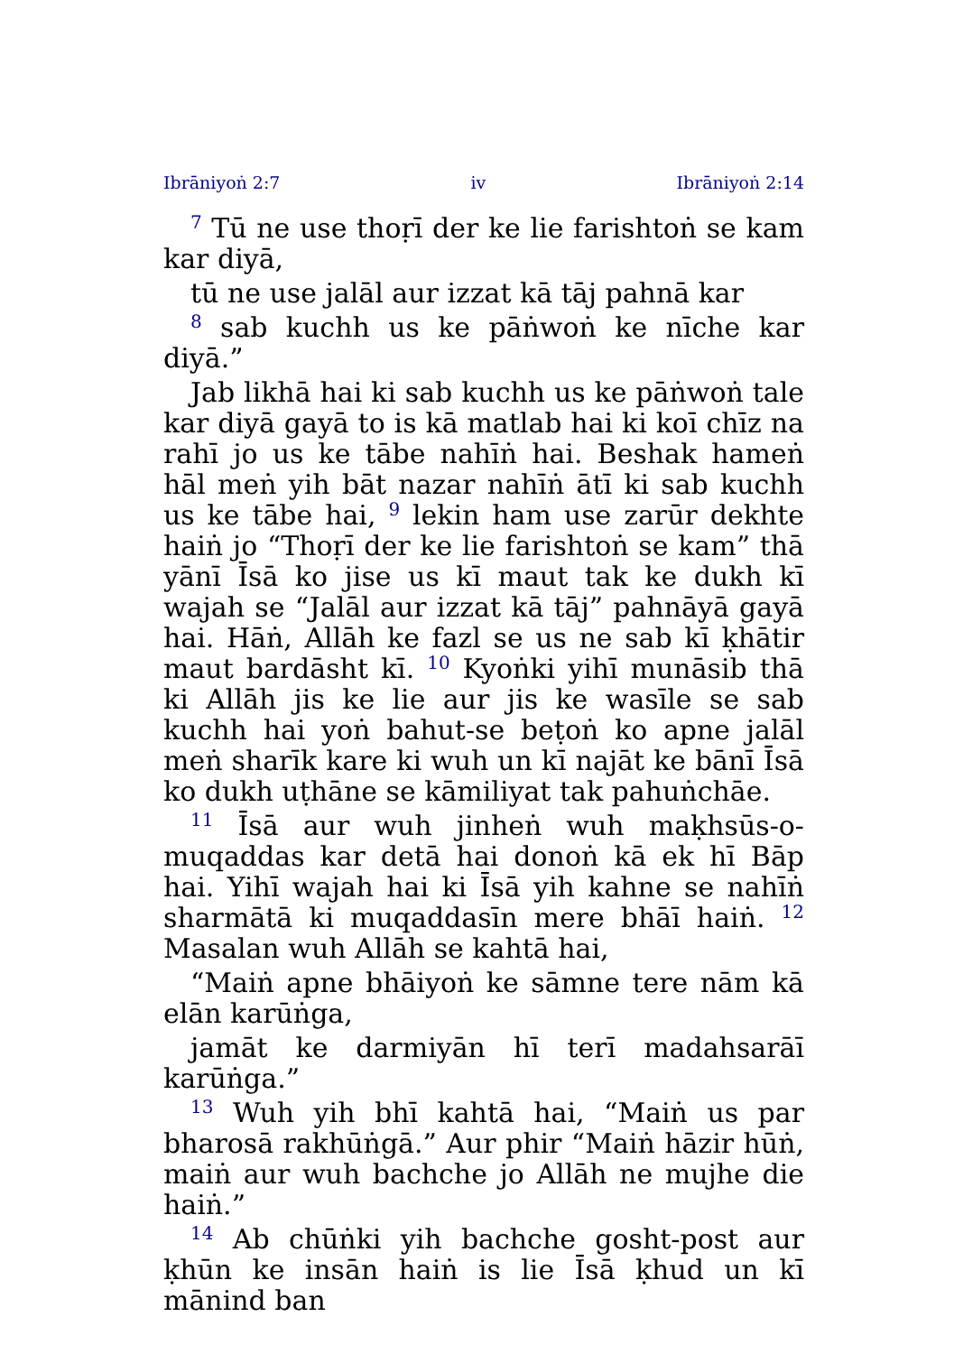Ibrāniyoṅ 2:7 iv Ibrāniyoṅ 2:14
<sup>7</sup> Tū ne use thoṛī der ke lie farishtoṅ se kam kar diyā,
tū ne use jalāl aur izzat kā tāj pahnā kar
<sup>8</sup> sab kuchh us ke pāṅwoṅ ke nīche kar diyā.”
Jab likhā hai ki sab kuchh us ke pāṅwoṅ tale kar diyā gayā to is kā matlab hai ki koī chīz na rahī jo us ke tābe nahīṅ hai. Beshak hameṅ hāl meṅ yih bāt nazar nahīṅ ātī ki sab kuchh us ke tābe hai, <sup>9</sup> lekin ham use zarūr dekhte haiṅ jo “Thoṛī der ke lie farishtoṅ se kam” thā yānī Īsā ko jise us kī maut tak ke dukh kī wajah se “Jalāl aur izzat kā tāj” pahnāyā gayā hai. Hāṅ, Allāh ke fazl se us ne sab kī ḳhātir maut bardāsht kī. <sup>10</sup> Kyoṅki yihī munāsib thā ki Allāh jis ke lie aur jis ke wasīle se sab kuchh hai yoṅ bahut-se beṭoṅ ko apne jalāl meṅ sharīk kare ki wuh un kī najāt ke bānī Īsā ko dukh uṭhāne se kāmiliyat tak pahuṅchāe.
<sup>11</sup> Īsā aur wuh jinheṅ wuh maḳhsūs-o-muqaddas kar detā hai donoṅ kā ek hī Bāp hai. Yihī wajah hai ki Īsā yih kahne se nahīṅ sharmātā ki muqaddasīn mere bhāī haiṅ. <sup>12</sup> Masalan wuh Allāh se kahtā hai,
“Maiṅ apne bhāiyoṅ ke sāmne tere nām kā elān karūṅga,
jamāt ke darmiyān hī terī madahsarāī karūṅga.”
<sup>13</sup> Wuh yih bhī kahtā hai, “Maiṅ us par bharosā rakhūṅgā.” Aur phir “Maiṅ hāzir hūṅ, maiṅ aur wuh bachche jo Allāh ne mujhe die haiṅ.”
<sup>14</sup> Ab chūṅki yih bachche gosht-post aur ḳhūn ke insān haiṅ is lie Īsā ḳhud un kī mānind ban